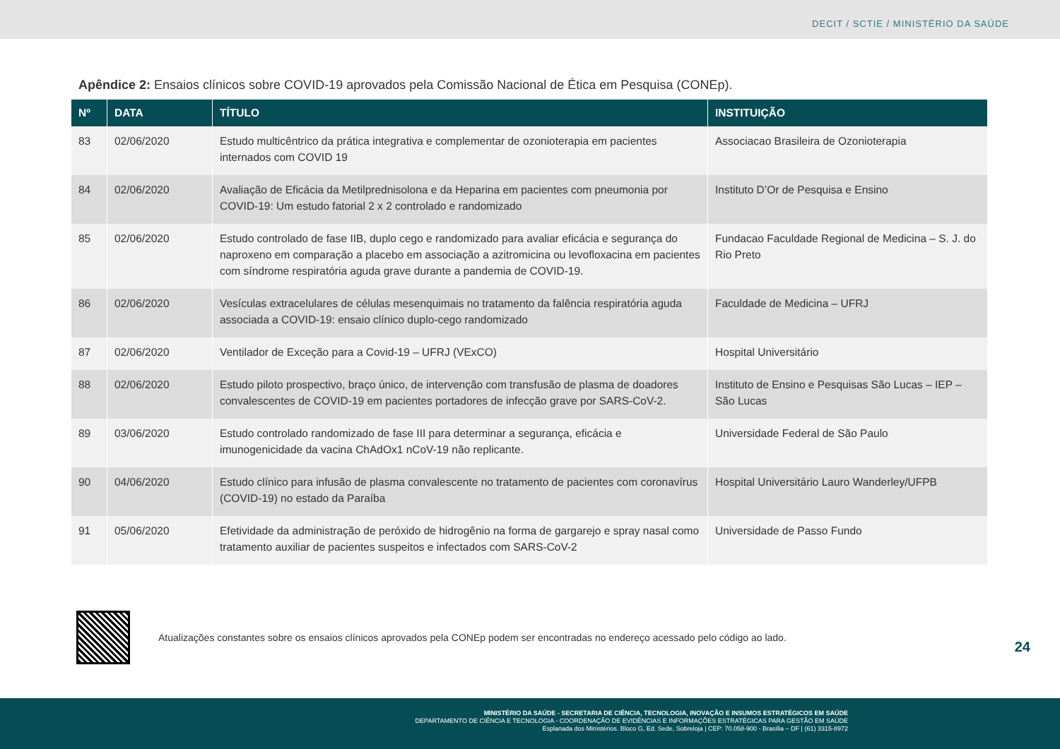DECIT / SCTIE / MINISTÉRIO DA SAÚDE
Apêndice 2: Ensaios clínicos sobre COVID-19 aprovados pela Comissão Nacional de Ética em Pesquisa (CONEp).
| Nº | DATA | TÍTULO | INSTITUIÇÃO |
| --- | --- | --- | --- |
| 83 | 02/06/2020 | Estudo multicêntrico da prática integrativa e complementar de ozonioterapia em pacientes internados com COVID 19 | Associacao Brasileira de Ozonioterapia |
| 84 | 02/06/2020 | Avaliação de Eficácia da Metilprednisolona e da Heparina em pacientes com pneumonia por COVID-19: Um estudo fatorial 2 x 2 controlado e randomizado | Instituto D’Or de Pesquisa e Ensino |
| 85 | 02/06/2020 | Estudo controlado de fase IIB, duplo cego e randomizado para avaliar eficácia e segurança do naproxeno em comparação a placebo em associação a azitromicina ou levofloxacina em pacientes com síndrome respiratória aguda grave durante a pandemia de COVID-19. | Fundacao Faculdade Regional de Medicina – S. J. do Rio Preto |
| 86 | 02/06/2020 | Vesículas extracelulares de células mesenquimais no tratamento da falência respiratória aguda associada a COVID-19: ensaio clínico duplo-cego randomizado | Faculdade de Medicina – UFRJ |
| 87 | 02/06/2020 | Ventilador de Exceção para a Covid-19 – UFRJ (VExCO) | Hospital Universitário |
| 88 | 02/06/2020 | Estudo piloto prospectivo, braço único, de intervenção com transfusão de plasma de doadores convalescentes de COVID-19 em pacientes portadores de infecção grave por SARS-CoV-2. | Instituto de Ensino e Pesquisas São Lucas – IEP – São Lucas |
| 89 | 03/06/2020 | Estudo controlado randomizado de fase III para determinar a segurança, eficácia e imunogenicidade da vacina ChAdOx1 nCoV-19 não replicante. | Universidade Federal de São Paulo |
| 90 | 04/06/2020 | Estudo clínico para infusão de plasma convalescente no tratamento de pacientes com coronavírus (COVID-19) no estado da Paraíba | Hospital Universitário Lauro Wanderley/UFPB |
| 91 | 05/06/2020 | Efetividade da administração de peróxido de hidrogênio na forma de gargarejo e spray nasal como tratamento auxiliar de pacientes suspeitos e infectados com SARS-CoV-2 | Universidade de Passo Fundo |
Atualizações constantes sobre os ensaios clínicos aprovados pela CONEp podem ser encontradas no endereço acessado pelo código ao lado.
24
MINISTÉRIO DA SAÚDE - SECRETARIA DE CIÊNCIA, TECNOLOGIA, INOVAÇÃO E INSUMOS ESTRATÉGICOS EM SAÚDE
DEPARTAMENTO DE CIÊNCIA E TECNOLOGIA - COORDENAÇÃO DE EVIDÊNCIAS E INFORMAÇÕES ESTRATÉGICAS PARA GESTÃO EM SAÚDE
Esplanada dos Ministérios. Bloco G, Ed. Sede, Sobreloja | CEP: 70.058-900 - Brasília – DF | (61) 3315-8972